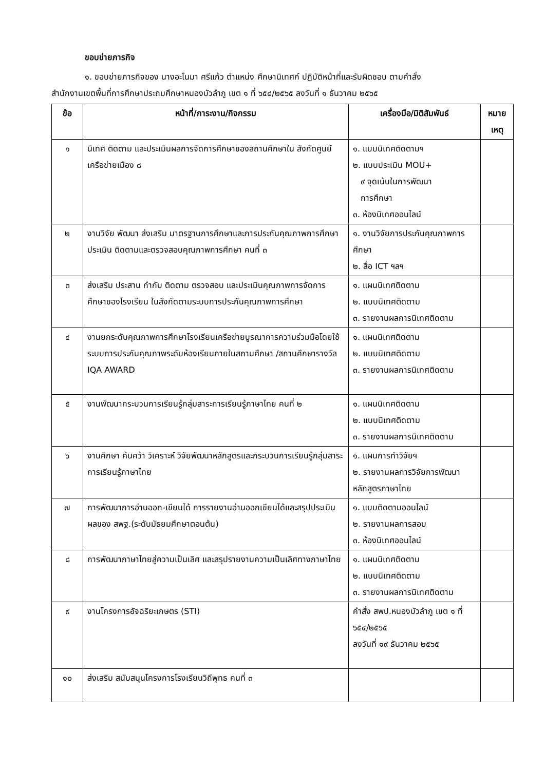ขอบข่ายภารกิจ
๑. ขอบข่ายภารกิจของ นางอะโนมา ศรีแก้ว ตำแหน่ง ศึกษานิเทศก์ ปฏิบัติหน้าที่และรับผิดชอบ ตามคำสั่ง
สำนักงานเขตพื้นที่การศึกษาประถมศึกษาหนองบัวลำภู เขต ๑ ที่ ๖๕๔/๒๕๖๕ ลงวันที่ ๑ ธันวาคม ๒๕๖๕
| ข้อ | หน้าที่/ภาระงาน/กิจกรรม | เครื่องมือ/มิติสัมพันธ์ | หมาย เหตุ |
| --- | --- | --- | --- |
| ๑ | นิเทศ ติดตาม และประเมินผลการจัดการศึกษาของสถานศึกษาใน สังกัดศูนย์เครือข่ายเมือง ๘ | ๑. แบบนิเทศติดตามฯ ๒. แบบประเมิน MOU+ ๙ จุดเน้นในการพัฒนา การศึกษา ๓. ห้องนิเทศออนไลน์ | |
| ๒ | งานวิจัย พัฒนา ส่งเสริม มาตรฐานการศึกษาและการประกันคุณภาพการศึกษา ประเมิน ติดตามและตรวจสอบคุณภาพการศึกษา คนที่ ๓ | ๑. งานวิจัยการประกันคุณภาพการศึกษา ๒. สื่อ ICT ฯลฯ | |
| ๓ | ส่งเสริม ประสาน กำกับ ติดตาม ตรวจสอบ และประเมินคุณภาพการจัดการศึกษาของโรงเรียน ในสังกัดตามระบบการประกันคุณภาพการศึกษา | ๑. แผนนิเทศติดตาม ๒. แบบนิเทศติดตาม ๓. รายงานผลการนิเทศติดตาม | |
| ๔ | งานยกระดับคุณภาพการศึกษาโรงเรียนเครือข่ายบูรณาการความร่วมมือโดยใช้ระบบการประกันคุณภาพระดับห้องเรียนภายในสถานศึกษา /สถานศึกษารางวัล IQA AWARD | ๑. แผนนิเทศติดตาม ๒. แบบนิเทศติดตาม ๓. รายงานผลการนิเทศติดตาม | |
| ๕ | งานพัฒนากระบวนการเรียนรู้กลุ่มสาระการเรียนรู้ภาษาไทย คนที่ ๒ | ๑. แผนนิเทศติดตาม ๒. แบบนิเทศติดตาม ๓. รายงานผลการนิเทศติดตาม | |
| ๖ | งานศึกษา ค้นคว้า วิเคราะห์ วิจัยพัฒนาหลักสูตรและกระบวนการเรียนรู้กลุ่มสาระ การเรียนรู้ภาษาไทย | ๑. แผนการทำวิจัยฯ ๒. รายงานผลการวิจัยการพัฒนาหลักสูตรภาษาไทย | |
| ๗ | การพัฒนาการอ่านออก-เขียนได้ การรายงานอ่านออกเขียนได้และสรุปประเมินผลของ สพฐ.(ระดับมัธยมศึกษาตอนต้น) | ๑. แบบติดตามออนไลน์ ๒. รายงานผลการสอบ ๓. ห้องนิเทศออนไลน์ | |
| ๘ | การพัฒนาภาษาไทยสู่ความเป็นเลิศ และสรุปรายงานความเป็นเลิศทางภาษาไทย | ๑. แผนนิเทศติดตาม ๒. แบบนิเทศติดตาม ๓. รายงานผลการนิเทศติดตาม | |
| ๙ | งานโครงการอัจฉริยะเกษตร (STI) | คำสั่ง สพป.หนองบัวลำภู เขต ๑ ที่ ๖๕๔/๒๕๖๕ ลงวันที่ ๑๙ ธันวาคม ๒๕๖๕ | |
| ๑๐ | ส่งเสริม สนับสนุนโครงการโรงเรียนวิถีพุทธ คนที่ ๓ | | |